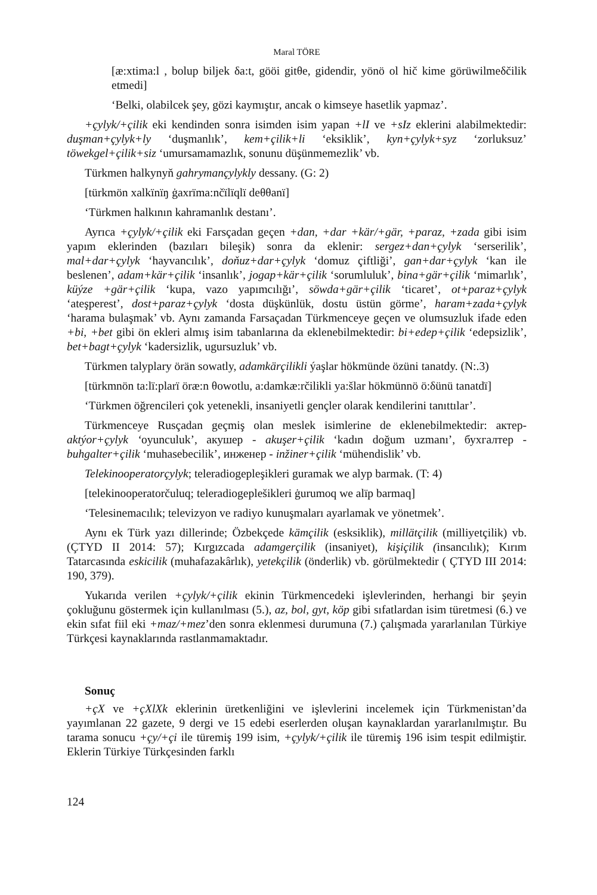Maral TÖRE
[æ:xtima:l , bolup biljek δa:t, gööi gitθe, gidendir, yönö ol hič kime görüwilmeδčilik etmedi]
‘Belki, olabilcek şey, gözi kaymıştır, ancak o kimseye hasetlik yapmaz’.
+çylyk/+çilik eki kendinden sonra isimden isim yapan +lI ve +sIz eklerini alabilmektedir: duşman+çylyk+ly ‘duşmanlık’, kem+çilik+li ‘eksiklik’, kyn+çylyk+syz ‘zorluksuz’ töwekgel+çilik+siz ‘umursamamazlık, sonunu düşünmemezlik’ vb.
Türkmen halkynyň gahrymançylykly dessany. (G: 2)
[türkmön xalkïnïŋ ġaxrïma:nčïlïqlï deθθanï]
‘Türkmen halkının kahramanlık destanı’.
Ayrıca +çylyk/+çilik eki Farsçadan geçen +dan, +dar +kär/+gär, +paraz, +zada gibi isim yapım eklerinden (bazıları bileşik) sonra da eklenir: sergez+dan+çylyk ‘serserilik’, mal+dar+çylyk ‘hayvancılık’, doňuz+dar+çylyk ‘domuz çiftliği’, gan+dar+çylyk ‘kan ile beslenen’, adam+kär+çilik ‘insanlık’, jogap+kär+çilik ‘sorumluluk’, bina+gär+çilik ‘mimarlık’, küýze +gär+çilik ‘kupa, vazo yapımcılığı’, söwda+gär+çilik ‘ticaret’, ot+paraz+çylyk ‘ateşperest’, dost+paraz+çylyk ‘dosta düşkünlük, dostu üstün görme’, haram+zada+çylyk ‘harama bulaşmak’ vb. Aynı zamanda Farsaçadan Türkmenceye geçen ve olumsuzluk ifade eden +bi, +bet gibi ön ekleri almış isim tabanlarına da eklenebilmektedir: bi+edep+çilik ‘edepsizlik’, bet+bagt+çylyk ‘kadersizlik, ugursuzluk’ vb.
Türkmen talyplary örän sowatly, adamkärçilikli ýaşlar hökmünde özüni tanatdy. (N:.3)
[türkmnön ta:lï:plarï öræ:n θowotlu, a:damkæ:rčilikli ya:šlar hökmünnö ö:δünü tanatdï]
‘Türkmen öğrencileri çok yetenekli, insaniyetli gençler olarak kendilerini tanıttılar’.
Türkmenceye Rusçadan geçmiş olan meslek isimlerine de eklenebilmektedir: актер- aktýor+çylyk ‘oyunculuk’, акушер - akuşer+çilik ‘kadın doğum uzmanı’, бухгалтер -buhgalter+çilik ‘muhasebecilik’, инженер - inžiner+çilik ‘mühendislik’ vb.
Telekinooperatorçylyk; teleradiogepleşikleri guramak we alyp barmak. (T: 4)
[telekinooperatorčuluq; teleradiogeplešikleri ġurumoq we alïp barmaq]
‘Telesinemacılık; televizyon ve radiyo kunuşmaları ayarlamak ve yönetmek’.
Aynı ek Türk yazı dillerinde; Özbekçede kämçilik (esksiklik), millätçilik (milliyetçilik) vb. (ÇTYD II 2014: 57); Kırgızcada adamgerçilik (insaniyet), kişiçilik (insancılık); Kırım Tatarcasında eskicilik (muhafazakârlık), yetekçilik (önderlik) vb. görülmektedir ( ÇTYD III 2014: 190, 379).
Yukarıda verilen +çylyk/+çilik ekinin Türkmencedeki işlevlerinden, herhangi bir şeyin çokluğunu göstermek için kullanılması (5.), az, bol, gyt, köp gibi sıfatlardan isim türetmesi (6.) ve ekin sıfat fiil eki +maz/+mez’den sonra eklenmesi durumuna (7.) çalışmada yararlanılan Türkiye Türkçesi kaynaklarında rastlanmamaktadır.
Sonuç
+çX ve +çXlXk eklerinin üretkenliğini ve işlevlerini incelemek için Türkmenistan’da yayımlanan 22 gazete, 9 dergi ve 15 edebi eserlerden oluşan kaynaklardan yararlanılmıştır. Bu tarama sonucu +çy/+çi ile türemiş 199 isim, +çylyk/+çilik ile türemiş 196 isim tespit edilmiştir. Eklerin Türkiye Türkçesinden farklı
124